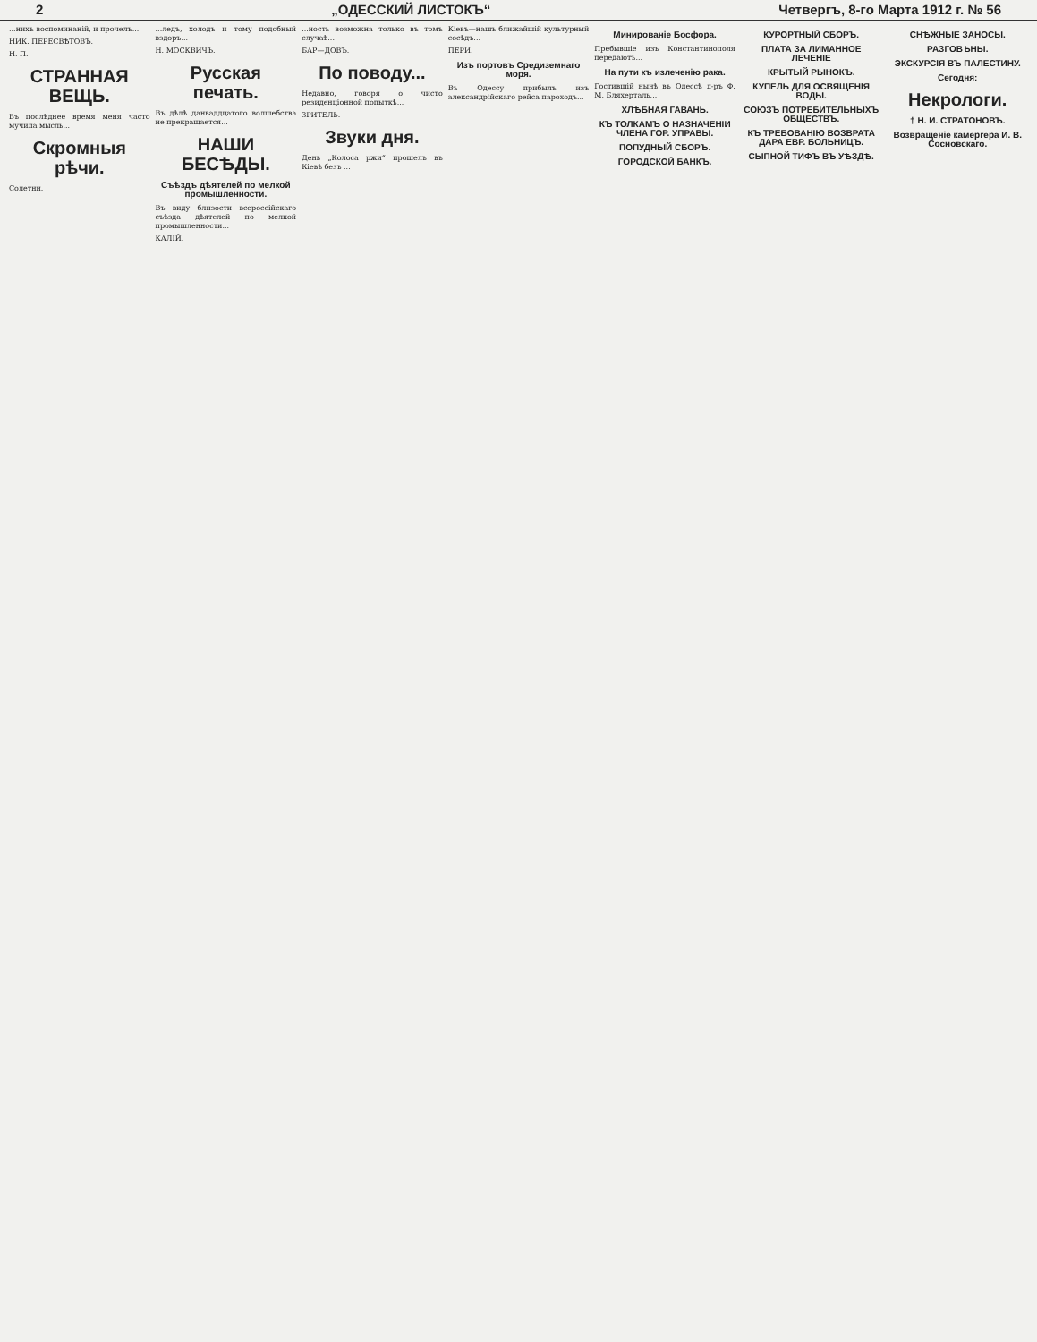2 „ОДЕССКИЙ ЛИСТОКЪ“Четвергъ, 8-го Марта 1912 г. № 56
...нихъ воспоминаній, и прочелъ...
НИК. ПЕРЕСВѢТОВЪ.
Н. П.
СТРАННАЯ ВЕЩЬ.
Въ послѣднее время меня часто мучила мысль...
Скромныя рѣчи.
Солетни.
...ледъ, холодъ и тому подобный вздоръ...
Н. МОСКВИЧЪ.
Русская печать.
Въ дѣлѣ данваддцатого волшебства не прекращается...
НАШИ БЕСѢДЫ.
Съѣздъ дѣятелей по мелкой промышленности.
Въ виду близости всероссійскаго съѣзда дѣятелей по мелкой промышленности...
КАЛІЙ.
...ность возможна только въ томъ случаѣ...
БАР—ДОВЪ.
По поводу...
Недавно, говоря о чисто резиденціонной попыткѣ...
ЗРИТЕЛЬ.
Звуки дня.
День „Колоса ржи“ прошелъ въ Кіевѣ безъ ...
Кіевъ—нашъ ближайшій культурный сосѣдъ...
ПЕРИ.
Изъ портовъ Средиземнаго моря.
Въ Одессу прибылъ изъ александрійскаго рейса пароходъ...
Минированіе Босфора.
Пребывшіе изъ Константинополя передаютъ...
На пути къ излеченію рака.
Гостившій нынѣ въ Одессѣ д-ръ Ф. М. Бляхерталь...
ХЛѢБНАЯ ГАВАНЬ.
КЪ ТОЛКАМЪ О НАЗНАЧЕНІИ ЧЛЕНА ГОР. УПРАВЫ.
ПОПУДНЫЙ СБОРЪ.
ГОРОДСКОЙ БАНКЪ.
КУРОРТНЫЙ СБОРЪ.
ПЛАТА ЗА ЛИМАННОЕ ЛЕЧЕНІЕ
КРЫТЫЙ РЫНОКЪ.
КУПЕЛЬ ДЛЯ ОСВЯЩЕНІЯ ВОДЫ.
СОЮЗЪ ПОТРЕБИТЕЛЬНЫХЪ ОБЩЕСТВЪ.
КЪ ТРЕБОВАНІЮ ВОЗВРАТА ДАРА ЕВР. БОЛЬНИЦЪ.
СЫПНОЙ ТИФЪ ВЪ УѢЗДѢ.
СНѢЖНЫЕ ЗАНОСЫ.
РАЗГОВѢНЫ.
ЭКСКУРСІЯ ВЪ ПАЛЕСТИНУ.
Сегодня:
Некрологи.
† Н. И. СТРАТОНОВЪ.
Возвращеніе камергера И. В. Сосновскаго.